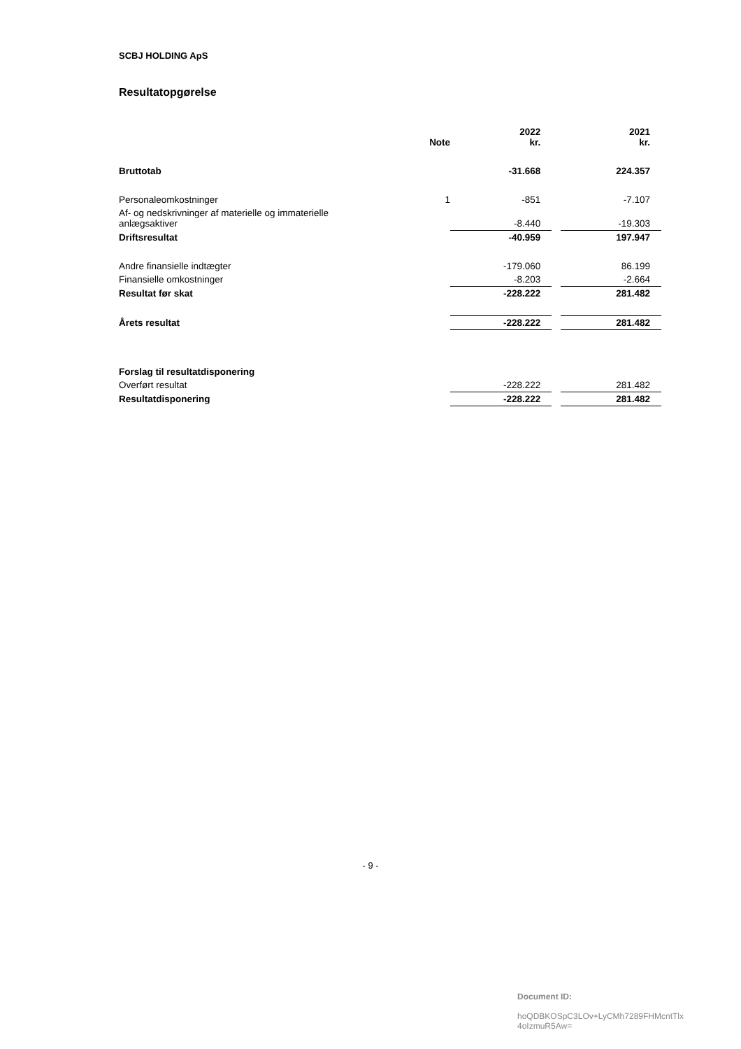SCBJ HOLDING ApS
Resultatopgørelse
| | Note | 2022 kr. | | 2021 kr. |
| Bruttotab | | -31.668 | | 224.357 |
| Personaleomkostninger | 1 | -851 | | -7.107 |
| Af- og nedskrivninger af materielle og immaterielle anlægsaktiver | | -8.440 | | -19.303 |
| Driftsresultat | | -40.959 | | 197.947 |
| Andre finansielle indtægter | | -179.060 | | 86.199 |
| Finansielle omkostninger | | -8.203 | | -2.664 |
| Resultat før skat | | -228.222 | | 281.482 |
| Årets resultat | | -228.222 | | 281.482 |
| Forslag til resultatdisponering | | | | |
| Overført resultat | | -228.222 | | 281.482 |
| Resultatdisponering | | -228.222 | | 281.482 |
- 9 -
Document ID:
hoQDBKOSpC3LOv+LyCMh7289FHMcntTlx
4oIzmuR5Aw=